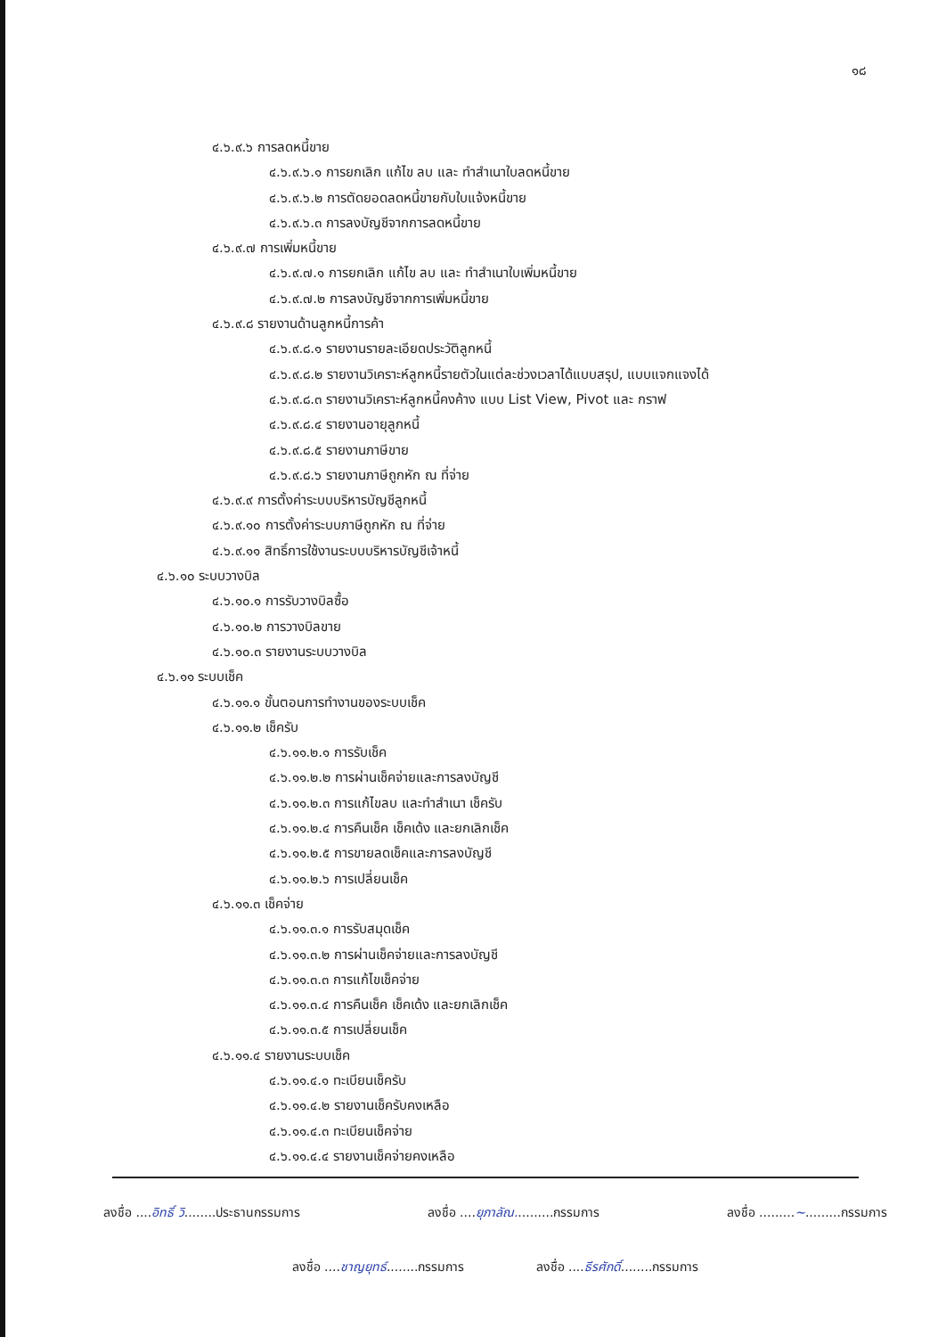๑๘
๔.๖.๙.๖ การลดหนี้ขาย
๔.๖.๙.๖.๑ การยกเลิก แก้ไข ลบ และ ทำสำเนาใบลดหนี้ขาย
๔.๖.๙.๖.๒ การตัดยอดลดหนี้ขายกับใบแจ้งหนี้ขาย
๔.๖.๙.๖.๓ การลงบัญชีจากการลดหนี้ขาย
๔.๖.๙.๗ การเพิ่มหนี้ขาย
๔.๖.๙.๗.๑ การยกเลิก แก้ไข ลบ และ ทำสำเนาใบเพิ่มหนี้ขาย
๔.๖.๙.๗.๒ การลงบัญชีจากการเพิ่มหนี้ขาย
๔.๖.๙.๘ รายงานด้านลูกหนี้การค้า
๔.๖.๙.๘.๑ รายงานรายละเอียดประวัติลูกหนี้
๔.๖.๙.๘.๒ รายงานวิเคราะห์ลูกหนี้รายตัวในแต่ละช่วงเวลาได้แบบสรุป, แบบแจกแจงได้
๔.๖.๙.๘.๓ รายงานวิเคราะห์ลูกหนี้คงค้าง แบบ List View, Pivot และ กราฟ
๔.๖.๙.๘.๔ รายงานอายุลูกหนี้
๔.๖.๙.๘.๕ รายงานภาษีขาย
๔.๖.๙.๘.๖ รายงานภาษีถูกหัก ณ ที่จ่าย
๔.๖.๙.๙ การตั้งค่าระบบบริหารบัญชีลูกหนี้
๔.๖.๙.๑๐ การตั้งค่าระบบภาษีถูกหัก ณ ที่จ่าย
๔.๖.๙.๑๑ สิทธิ์การใช้งานระบบบริหารบัญชีเจ้าหนี้
๔.๖.๑๐ ระบบวางบิล
๔.๖.๑๐.๑ การรับวางบิลซื้อ
๔.๖.๑๐.๒ การวางบิลขาย
๔.๖.๑๐.๓ รายงานระบบวางบิล
๔.๖.๑๑ ระบบเช็ค
๔.๖.๑๑.๑ ขั้นตอนการทำงานของระบบเช็ค
๔.๖.๑๑.๒ เช็ครับ
๔.๖.๑๑.๒.๑ การรับเช็ค
๔.๖.๑๑.๒.๒ การผ่านเช็คจ่ายและการลงบัญชี
๔.๖.๑๑.๒.๓ การแก้ไขลบ และทำสำเนา เช็ครับ
๔.๖.๑๑.๒.๔ การคืนเช็ค เช็คเด้ง และยกเลิกเช็ค
๔.๖.๑๑.๒.๕ การขายลดเช็คและการลงบัญชี
๔.๖.๑๑.๒.๖ การเปลี่ยนเช็ค
๔.๖.๑๑.๓ เช็คจ่าย
๔.๖.๑๑.๓.๑ การรับสมุดเช็ค
๔.๖.๑๑.๓.๒ การผ่านเช็คจ่ายและการลงบัญชี
๔.๖.๑๑.๓.๓ การแก้ไขเช็คจ่าย
๔.๖.๑๑.๓.๔ การคืนเช็ค เช็คเด้ง และยกเลิกเช็ค
๔.๖.๑๑.๓.๕ การเปลี่ยนเช็ค
๔.๖.๑๑.๔ รายงานระบบเช็ค
๔.๖.๑๑.๔.๑ ทะเบียนเช็ครับ
๔.๖.๑๑.๔.๒ รายงานเช็ครับคงเหลือ
๔.๖.๑๑.๔.๓ ทะเบียนเช็คจ่าย
๔.๖.๑๑.๔.๔ รายงานเช็คจ่ายคงเหลือ
ลงชื่อ ....อิทธิ์ วิ........ประธานกรรมการ ลงชื่อ ....ยุภาลัณ..........กรรมการ ลงชื่อ .........~.........กรรมการ
ลงชื่อ ....ชาญยุทธ์........กรรมการ ลงชื่อ ....ธีรศักดิ์........กรรมการ